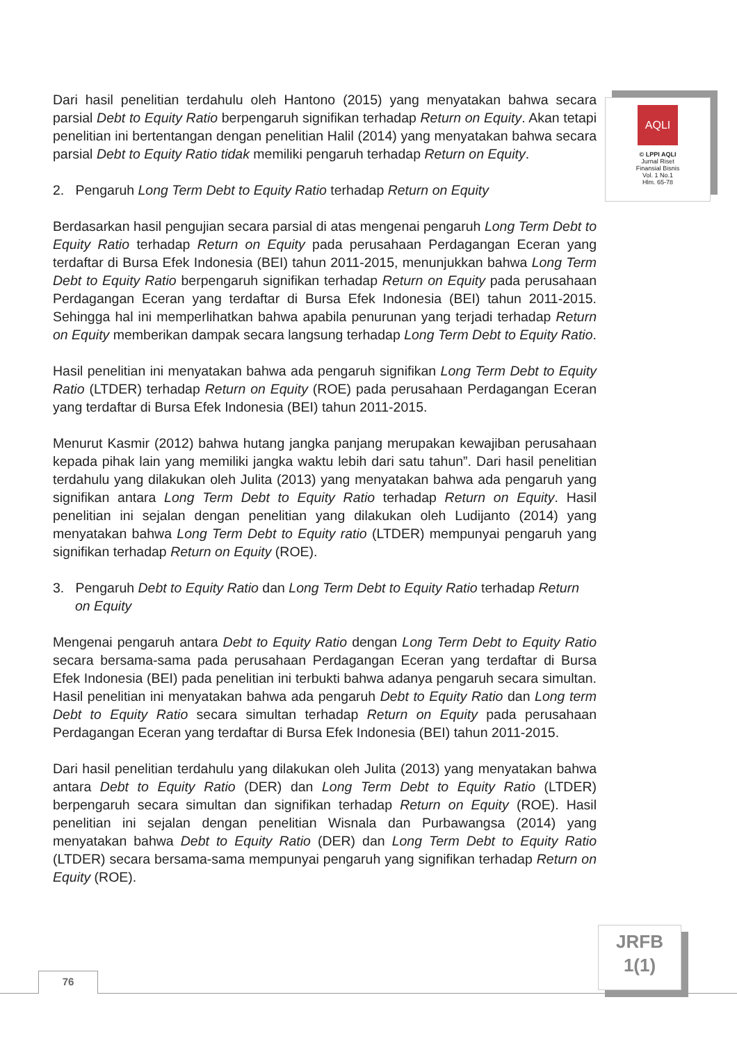AQLI
© LPPI AQLI
Jurnal Riset
Finansial Bisnis
Vol. 1 No.1
Hlm. 65-78
Dari hasil penelitian terdahulu oleh Hantono (2015) yang menyatakan bahwa secara parsial Debt to Equity Ratio berpengaruh signifikan terhadap Return on Equity. Akan tetapi penelitian ini bertentangan dengan penelitian Halil (2014) yang menyatakan bahwa secara parsial Debt to Equity Ratio tidak memiliki pengaruh terhadap Return on Equity.
2. Pengaruh Long Term Debt to Equity Ratio terhadap Return on Equity
Berdasarkan hasil pengujian secara parsial di atas mengenai pengaruh Long Term Debt to Equity Ratio terhadap Return on Equity pada perusahaan Perdagangan Eceran yang terdaftar di Bursa Efek Indonesia (BEI) tahun 2011-2015, menunjukkan bahwa Long Term Debt to Equity Ratio berpengaruh signifikan terhadap Return on Equity pada perusahaan Perdagangan Eceran yang terdaftar di Bursa Efek Indonesia (BEI) tahun 2011-2015. Sehingga hal ini memperlihatkan bahwa apabila penurunan yang terjadi terhadap Return on Equity memberikan dampak secara langsung terhadap Long Term Debt to Equity Ratio.
Hasil penelitian ini menyatakan bahwa ada pengaruh signifikan Long Term Debt to Equity Ratio (LTDER) terhadap Return on Equity (ROE) pada perusahaan Perdagangan Eceran yang terdaftar di Bursa Efek Indonesia (BEI) tahun 2011-2015.
Menurut Kasmir (2012) bahwa hutang jangka panjang merupakan kewajiban perusahaan kepada pihak lain yang memiliki jangka waktu lebih dari satu tahun”. Dari hasil penelitian terdahulu yang dilakukan oleh Julita (2013) yang menyatakan bahwa ada pengaruh yang signifikan antara Long Term Debt to Equity Ratio terhadap Return on Equity. Hasil penelitian ini sejalan dengan penelitian yang dilakukan oleh Ludijanto (2014) yang menyatakan bahwa Long Term Debt to Equity ratio (LTDER) mempunyai pengaruh yang signifikan terhadap Return on Equity (ROE).
3. Pengaruh Debt to Equity Ratio dan Long Term Debt to Equity Ratio terhadap Return on Equity
Mengenai pengaruh antara Debt to Equity Ratio dengan Long Term Debt to Equity Ratio secara bersama-sama pada perusahaan Perdagangan Eceran yang terdaftar di Bursa Efek Indonesia (BEI) pada penelitian ini terbukti bahwa adanya pengaruh secara simultan. Hasil penelitian ini menyatakan bahwa ada pengaruh Debt to Equity Ratio dan Long term Debt to Equity Ratio secara simultan terhadap Return on Equity pada perusahaan Perdagangan Eceran yang terdaftar di Bursa Efek Indonesia (BEI) tahun 2011-2015.
Dari hasil penelitian terdahulu yang dilakukan oleh Julita (2013) yang menyatakan bahwa antara Debt to Equity Ratio (DER) dan Long Term Debt to Equity Ratio (LTDER) berpengaruh secara simultan dan signifikan terhadap Return on Equity (ROE). Hasil penelitian ini sejalan dengan penelitian Wisnala dan Purbawangsa (2014) yang menyatakan bahwa Debt to Equity Ratio (DER) dan Long Term Debt to Equity Ratio (LTDER) secara bersama-sama mempunyai pengaruh yang signifikan terhadap Return on Equity (ROE).
JRFB
1(1)
76